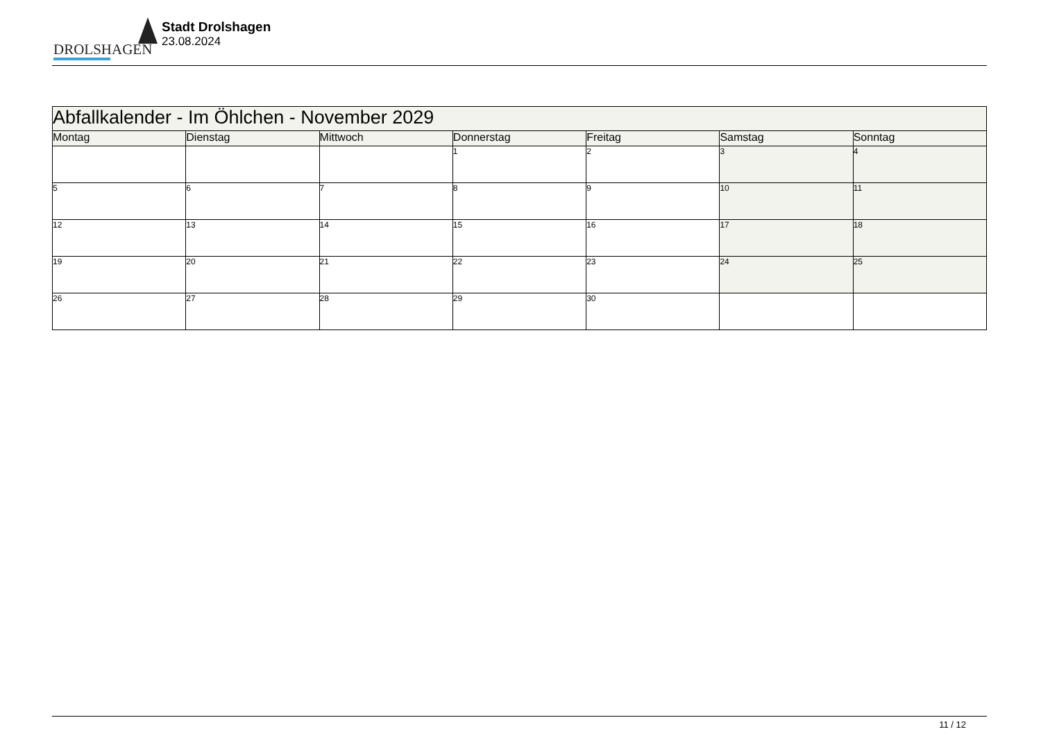DROLSHAGEN
Stadt Drolshagen
23.08.2024
| Abfallkalender - Im Öhlchen - November 2029 | | | | | | |
| Montag | Dienstag | Mittwoch | Donnerstag | Freitag | Samstag | Sonntag |
| | | | 1 | 2 | 3 | 4 |
| 5 | 6 | 7 | 8 | 9 | 10 | 11 |
| 12 | 13 | 14 | 15 | 16 | 17 | 18 |
| 19 | 20 | 21 | 22 | 23 | 24 | 25 |
| 26 | 27 | 28 | 29 | 30 | | |
11 / 12